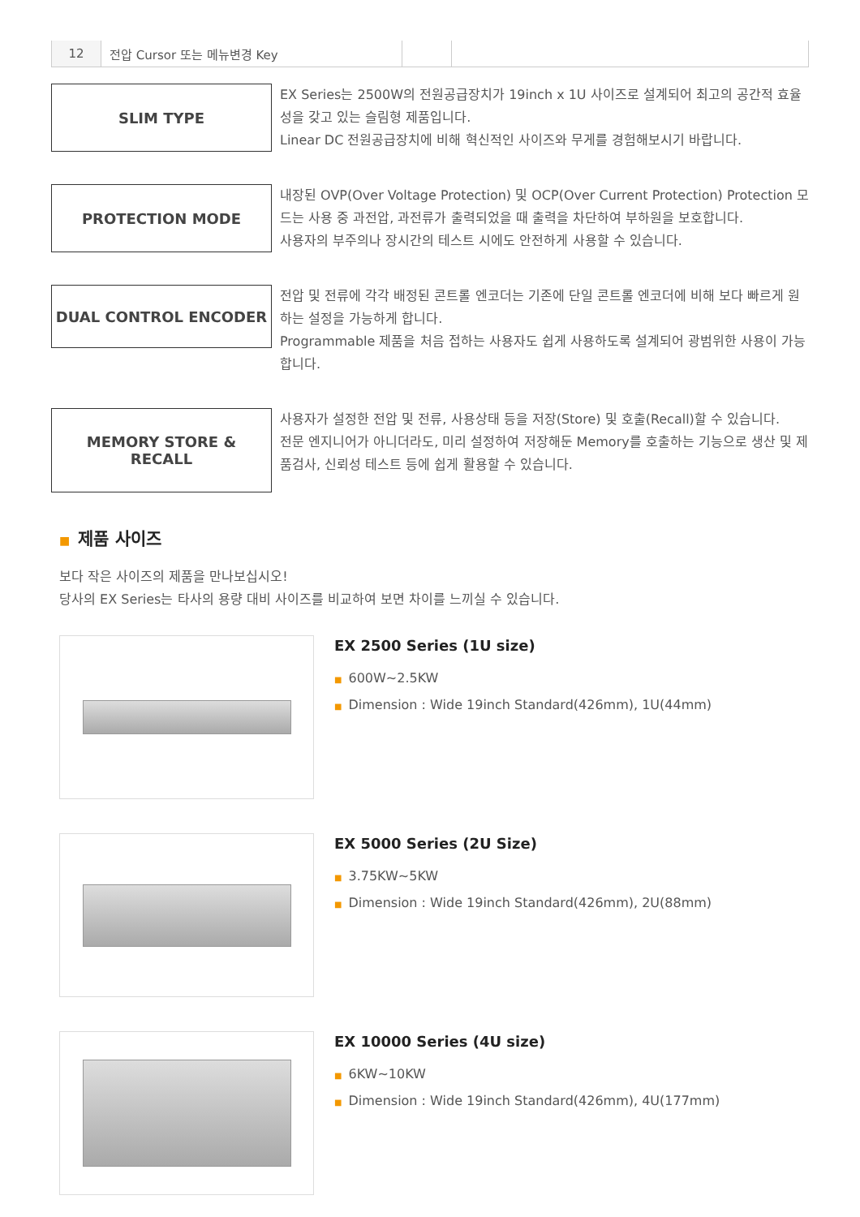| 12 | 전압 Cursor 또는 메뉴변경 Key | | |
SLIM TYPE
EX Series는 2500W의 전원공급장치가 19inch x 1U 사이즈로 설계되어 최고의 공간적 효율성을 갖고 있는 슬림형 제품입니다.
Linear DC 전원공급장치에 비해 혁신적인 사이즈와 무게를 경험해보시기 바랍니다.
PROTECTION MODE
내장된 OVP(Over Voltage Protection) 및 OCP(Over Current Protection) Protection 모드는 사용 중 과전압, 과전류가 출력되었을 때 출력을 차단하여 부하원을 보호합니다.
사용자의 부주의나 장시간의 테스트 시에도 안전하게 사용할 수 있습니다.
DUAL CONTROL ENCODER
전압 및 전류에 각각 배정된 콘트롤 엔코더는 기존에 단일 콘트롤 엔코더에 비해 보다 빠르게 원하는 설정을 가능하게 합니다.
Programmable 제품을 처음 접하는 사용자도 쉽게 사용하도록 설계되어 광범위한 사용이 가능합니다.
MEMORY STORE &
RECALL
사용자가 설정한 전압 및 전류, 사용상태 등을 저장(Store) 및 호출(Recall)할 수 있습니다.
전문 엔지니어가 아니더라도, 미리 설정하여 저장해둔 Memory를 호출하는 기능으로 생산 및 제품검사, 신뢰성 테스트 등에 쉽게 활용할 수 있습니다.
■ 제품 사이즈
보다 작은 사이즈의 제품을 만나보십시오!
당사의 EX Series는 타사의 용량 대비 사이즈를 비교하여 보면 차이를 느끼실 수 있습니다.
EX 2500 Series (1U size)
■ 600W~2.5KW
■ Dimension : Wide 19inch Standard(426mm), 1U(44mm)
EX 5000 Series (2U Size)
■ 3.75KW~5KW
■ Dimension : Wide 19inch Standard(426mm), 2U(88mm)
EX 10000 Series (4U size)
■ 6KW~10KW
■ Dimension : Wide 19inch Standard(426mm), 4U(177mm)